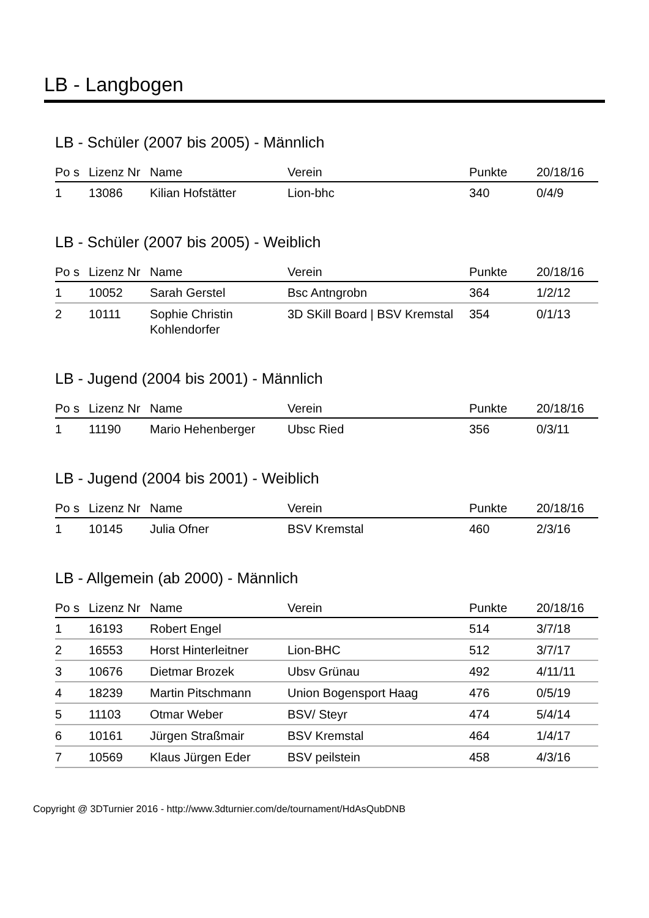LB - Langbogen
LB - Schüler (2007 bis 2005) - Männlich
| Po s | Lizenz Nr | Name | Verein | Punkte | 20/18/16 |
| --- | --- | --- | --- | --- | --- |
| 1 | 13086 | Kilian Hofstätter | Lion-bhc | 340 | 0/4/9 |
LB - Schüler (2007 bis 2005) - Weiblich
| Po s | Lizenz Nr | Name | Verein | Punkte | 20/18/16 |
| --- | --- | --- | --- | --- | --- |
| 1 | 10052 | Sarah Gerstel | Bsc Antngrobn | 364 | 1/2/12 |
| 2 | 10111 | Sophie Christin Kohlendorfer | 3D SKill Board / BSV Kremstal | 354 | 0/1/13 |
LB - Jugend (2004 bis 2001) - Männlich
| Po s | Lizenz Nr | Name | Verein | Punkte | 20/18/16 |
| --- | --- | --- | --- | --- | --- |
| 1 | 11190 | Mario Hehenberger | Ubsc Ried | 356 | 0/3/11 |
LB - Jugend (2004 bis 2001) - Weiblich
| Po s | Lizenz Nr | Name | Verein | Punkte | 20/18/16 |
| --- | --- | --- | --- | --- | --- |
| 1 | 10145 | Julia Ofner | BSV Kremstal | 460 | 2/3/16 |
LB - Allgemein (ab 2000) - Männlich
| Po s | Lizenz Nr | Name | Verein | Punkte | 20/18/16 |
| --- | --- | --- | --- | --- | --- |
| 1 | 16193 | Robert Engel | | 514 | 3/7/18 |
| 2 | 16553 | Horst Hinterleitner | Lion-BHC | 512 | 3/7/17 |
| 3 | 10676 | Dietmar Brozek | Ubsv Grünau | 492 | 4/11/11 |
| 4 | 18239 | Martin Pitschmann | Union Bogensport Haag | 476 | 0/5/19 |
| 5 | 11103 | Otmar Weber | BSV/ Steyr | 474 | 5/4/14 |
| 6 | 10161 | Jürgen Straßmair | BSV Kremstal | 464 | 1/4/17 |
| 7 | 10569 | Klaus Jürgen Eder | BSV peilstein | 458 | 4/3/16 |
Copyright @ 3DTurnier 2016 - http://www.3dturnier.com/de/tournament/HdAsQubDNB